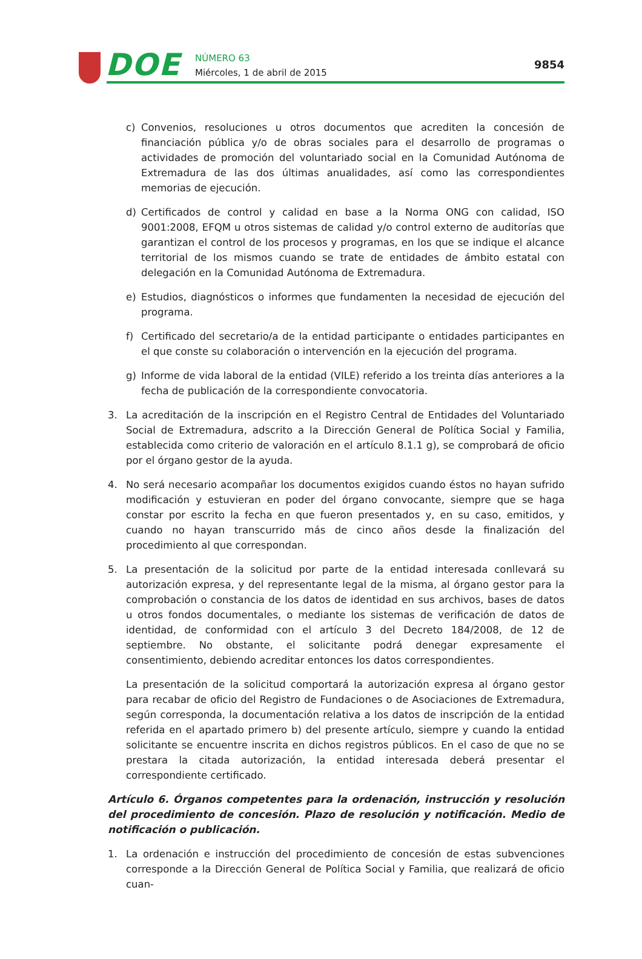DOE
NÚMERO 63
Miércoles, 1 de abril de 2015
9854
c) Convenios, resoluciones u otros documentos que acrediten la concesión de financiación pública y/o de obras sociales para el desarrollo de programas o actividades de promoción del voluntariado social en la Comunidad Autónoma de Extremadura de las dos últimas anualidades, así como las correspondientes memorias de ejecución.
d) Certificados de control y calidad en base a la Norma ONG con calidad, ISO 9001:2008, EFQM u otros sistemas de calidad y/o control externo de auditorías que garantizan el control de los procesos y programas, en los que se indique el alcance territorial de los mismos cuando se trate de entidades de ámbito estatal con delegación en la Comunidad Autónoma de Extremadura.
e) Estudios, diagnósticos o informes que fundamenten la necesidad de ejecución del programa.
f) Certificado del secretario/a de la entidad participante o entidades participantes en el que conste su colaboración o intervención en la ejecución del programa.
g) Informe de vida laboral de la entidad (VILE) referido a los treinta días anteriores a la fecha de publicación de la correspondiente convocatoria.
3. La acreditación de la inscripción en el Registro Central de Entidades del Voluntariado Social de Extremadura, adscrito a la Dirección General de Política Social y Familia, establecida como criterio de valoración en el artículo 8.1.1 g), se comprobará de oficio por el órgano gestor de la ayuda.
4. No será necesario acompañar los documentos exigidos cuando éstos no hayan sufrido modificación y estuvieran en poder del órgano convocante, siempre que se haga constar por escrito la fecha en que fueron presentados y, en su caso, emitidos, y cuando no hayan transcurrido más de cinco años desde la finalización del procedimiento al que correspondan.
5. La presentación de la solicitud por parte de la entidad interesada conllevará su autorización expresa, y del representante legal de la misma, al órgano gestor para la comprobación o constancia de los datos de identidad en sus archivos, bases de datos u otros fondos documentales, o mediante los sistemas de verificación de datos de identidad, de conformidad con el artículo 3 del Decreto 184/2008, de 12 de septiembre. No obstante, el solicitante podrá denegar expresamente el consentimiento, debiendo acreditar entonces los datos correspondientes.
La presentación de la solicitud comportará la autorización expresa al órgano gestor para recabar de oficio del Registro de Fundaciones o de Asociaciones de Extremadura, según corresponda, la documentación relativa a los datos de inscripción de la entidad referida en el apartado primero b) del presente artículo, siempre y cuando la entidad solicitante se encuentre inscrita en dichos registros públicos. En el caso de que no se prestara la citada autorización, la entidad interesada deberá presentar el correspondiente certificado.
Artículo 6. Órganos competentes para la ordenación, instrucción y resolución del procedimiento de concesión. Plazo de resolución y notificación. Medio de notificación o publicación.
1. La ordenación e instrucción del procedimiento de concesión de estas subvenciones corresponde a la Dirección General de Política Social y Familia, que realizará de oficio cuan-